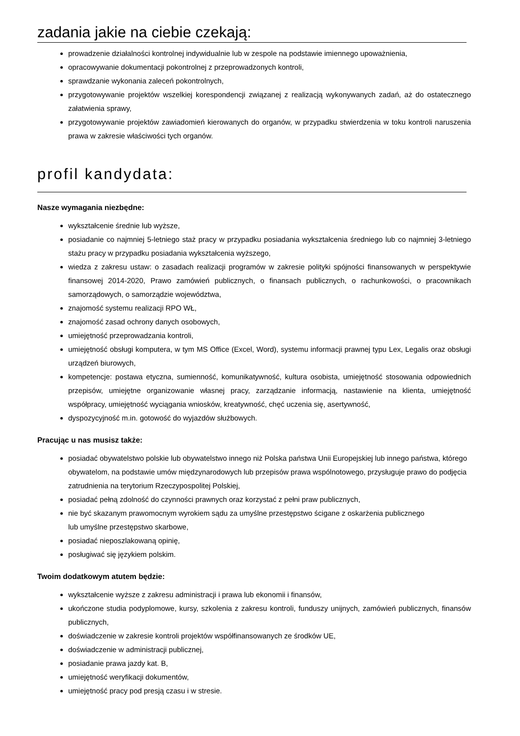zadania jakie na ciebie czekają:
prowadzenie działalności kontrolnej indywidualnie lub w zespole na podstawie imiennego upoważnienia,
opracowywanie dokumentacji pokontrolnej z przeprowadzonych kontroli,
sprawdzanie wykonania zaleceń pokontrolnych,
przygotowywanie projektów wszelkiej korespondencji związanej z realizacją wykonywanych zadań, aż do ostatecznego załatwienia sprawy,
przygotowywanie projektów zawiadomień kierowanych do organów, w przypadku stwierdzenia w toku kontroli naruszenia prawa w zakresie właściwości tych organów.
profil kandydata:
Nasze wymagania niezbędne:
wykształcenie średnie lub wyższe,
posiadanie co najmniej 5-letniego staż pracy w przypadku posiadania wykształcenia średniego lub co najmniej 3-letniego stażu pracy w przypadku posiadania wykształcenia wyższego,
wiedza z zakresu ustaw: o zasadach realizacji programów w zakresie polityki spójności finansowanych w perspektywie finansowej 2014-2020, Prawo zamówień publicznych, o finansach publicznych, o rachunkowości, o pracownikach samorządowych, o samorządzie województwa,
znajomość systemu realizacji RPO WŁ,
znajomość zasad ochrony danych osobowych,
umiejętność przeprowadzania kontroli,
umiejętność obsługi komputera, w tym MS Office (Excel, Word), systemu informacji prawnej typu Lex, Legalis oraz obsługi urządzeń biurowych,
kompetencje: postawa etyczna, sumienność, komunikatywność, kultura osobista, umiejętność stosowania odpowiednich przepisów, umiejętne organizowanie własnej pracy, zarządzanie informacją, nastawienie na klienta, umiejętność współpracy, umiejętność wyciągania wniosków, kreatywność, chęć uczenia się, asertywność,
dyspozycyjność m.in. gotowość do wyjazdów służbowych.
Pracując u nas musisz także:
posiadać obywatelstwo polskie lub obywatelstwo innego niż Polska państwa Unii Europejskiej lub innego państwa, którego obywatelom, na podstawie umów międzynarodowych lub przepisów prawa wspólnotowego, przysługuje prawo do podjęcia zatrudnienia na terytorium Rzeczypospolitej Polskiej,
posiadać pełną zdolność do czynności prawnych oraz korzystać z pełni praw publicznych,
nie być skazanym prawomocnym wyrokiem sądu za umyślne przestępstwo ścigane z oskarżenia publicznego
lub umyślne przestępstwo skarbowe,
posiadać nieposzlakowaną opinię,
posługiwać się językiem polskim.
Twoim dodatkowym atutem będzie:
wykształcenie wyższe z zakresu administracji i prawa lub ekonomii i finansów,
ukończone studia podyplomowe, kursy, szkolenia z zakresu kontroli, funduszy unijnych, zamówień publicznych, finansów publicznych,
doświadczenie w zakresie kontroli projektów współfinansowanych ze środków UE,
doświadczenie w administracji publicznej,
posiadanie prawa jazdy kat. B,
umiejętność weryfikacji dokumentów,
umiejętność pracy pod presją czasu i w stresie.